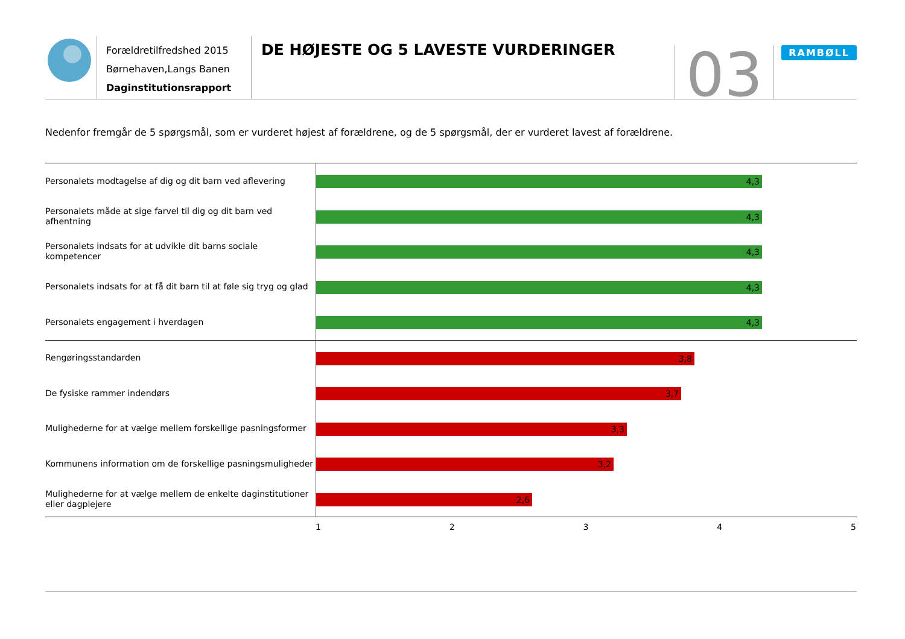Forældretilfredshed 2015
Børnehaven,Langs Banen
Daginstitutionsrapport
DE HØJESTE OG 5 LAVESTE VURDERINGER
03
RAMBØLL
Nedenfor fremgår de 5 spørgsmål, som er vurderet højest af forældrene, og de 5 spørgsmål, der er vurderet lavest af forældrene.
Personalets modtagelse af dig og dit barn ved aflevering
4,3
Personalets måde at sige farvel til dig og dit barn ved afhentning
4,3
Personalets indsats for at udvikle dit barns sociale kompetencer
4,3
Personalets indsats for at få dit barn til at føle sig tryg og glad
4,3
Personalets engagement i hverdagen
4,3
Rengøringsstandarden
3,8
De fysiske rammer indendørs
3,7
Mulighederne for at vælge mellem forskellige pasningsformer
3,3
Kommunens information om de forskellige pasningsmuligheder
3,2
Mulighederne for at vælge mellem de enkelte daginstitutioner eller dagplejere
2,6
1 2 3 4 5